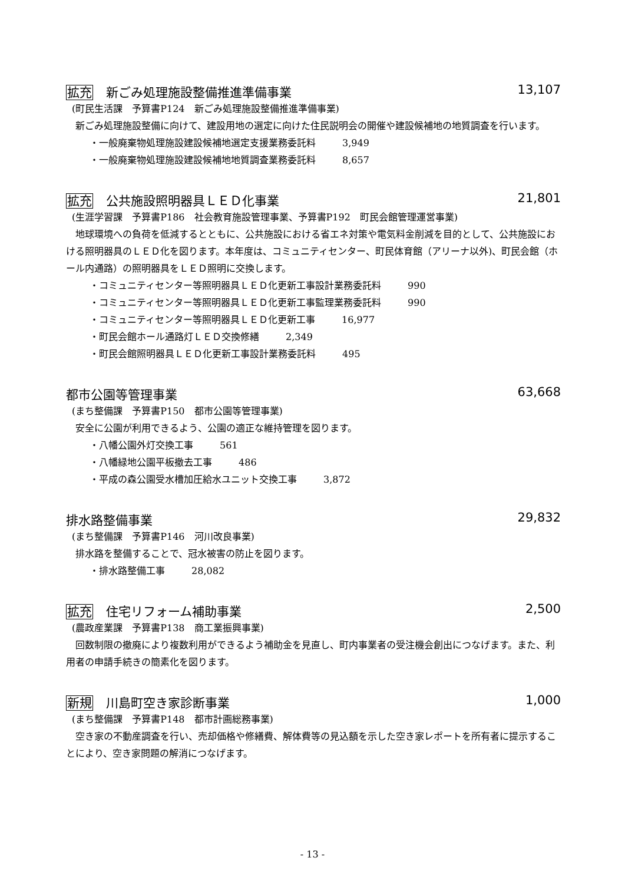拡充 新ごみ処理施設整備推進準備事業 13,107
(町民生活課　予算書P124　新ごみ処理施設整備推進準備事業)
新ごみ処理施設整備に向けて、建設用地の選定に向けた住民説明会の開催や建設候補地の地質調査を行います。
・一般廃棄物処理施設建設候補地選定支援業務委託料 3,949
・一般廃棄物処理施設建設候補地地質調査業務委託料 8,657
拡充 公共施設照明器具ＬＥＤ化事業 21,801
(生涯学習課　予算書P186　社会教育施設管理事業、予算書P192　町民会館管理運営事業)
地球環境への負荷を低減するとともに、公共施設における省エネ対策や電気料金削減を目的として、公共施設における照明器具のＬＥＤ化を図ります。本年度は、コミュニティセンター、町民体育館（アリーナ以外)、町民会館（ホール内通路）の照明器具をＬＥＤ照明に交換します。
・コミュニティセンター等照明器具ＬＥＤ化更新工事設計業務委託料 990
・コミュニティセンター等照明器具ＬＥＤ化更新工事監理業務委託料 990
・コミュニティセンター等照明器具ＬＥＤ化更新工事 16,977
・町民会館ホール通路灯ＬＥＤ交換修繕 2,349
・町民会館照明器具ＬＥＤ化更新工事設計業務委託料 495
都市公園等管理事業 63,668
(まち整備課　予算書P150　都市公園等管理事業)
安全に公園が利用できるよう、公園の適正な維持管理を図ります。
・八幡公園外灯交換工事 561
・八幡緑地公園平板撤去工事 486
・平成の森公園受水槽加圧給水ユニット交換工事 3,872
排水路整備事業 29,832
(まち整備課　予算書P146　河川改良事業)
排水路を整備することで、冠水被害の防止を図ります。
・排水路整備工事 28,082
拡充 住宅リフォーム補助事業 2,500
(農政産業課　予算書P138　商工業振興事業)
回数制限の撤廃により複数利用ができるよう補助金を見直し、町内事業者の受注機会創出につなげます。また、利用者の申請手続きの簡素化を図ります。
新規 川島町空き家診断事業 1,000
(まち整備課　予算書P148　都市計画総務事業)
空き家の不動産調査を行い、売却価格や修繕費、解体費等の見込額を示した空き家レポートを所有者に提示することにより、空き家問題の解消につなげます。
- 13 -